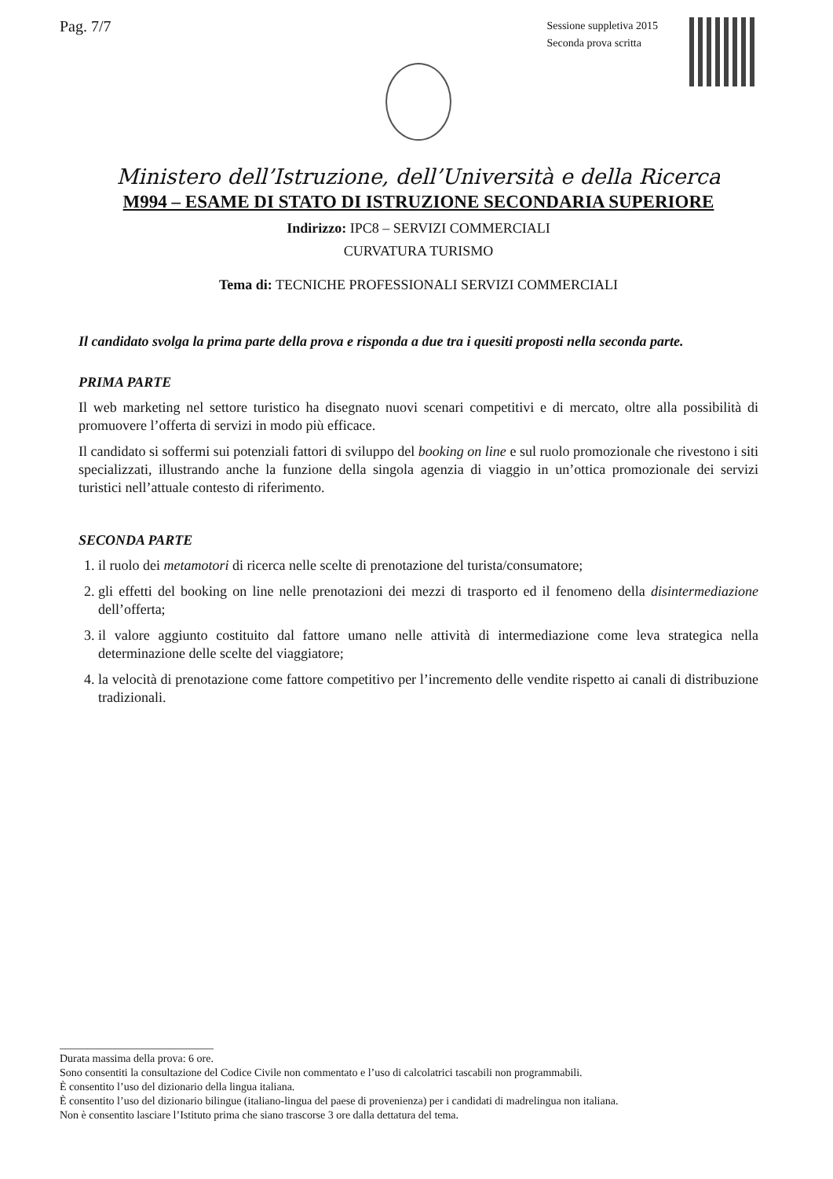Pag. 7/7
Sessione suppletiva 2015
Seconda prova scritta
Ministero dell’Istruzione, dell’Università e della Ricerca
M994 – ESAME DI STATO DI ISTRUZIONE SECONDARIA SUPERIORE
Indirizzo: IPC8 – SERVIZI COMMERCIALI
CURVATURA TURISMO
Tema di: TECNICHE PROFESSIONALI SERVIZI COMMERCIALI
Il candidato svolga la prima parte della prova e risponda a due tra i quesiti proposti nella seconda parte.
PRIMA PARTE
Il web marketing nel settore turistico ha disegnato nuovi scenari competitivi e di mercato, oltre alla possibilità di promuovere l’offerta di servizi in modo più efficace.
Il candidato si soffermi sui potenziali fattori di sviluppo del booking on line e sul ruolo promozionale che rivestono i siti specializzati, illustrando anche la funzione della singola agenzia di viaggio in un’ottica promozionale dei servizi turistici nell’attuale contesto di riferimento.
SECONDA PARTE
1. il ruolo dei metamotori di ricerca nelle scelte di prenotazione del turista/consumatore;
2. gli effetti del booking on line nelle prenotazioni dei mezzi di trasporto ed il fenomeno della disintermediazione dell’offerta;
3. il valore aggiunto costituito dal fattore umano nelle attività di intermediazione come leva strategica nella determinazione delle scelte del viaggiatore;
4. la velocità di prenotazione come fattore competitivo per l’incremento delle vendite rispetto ai canali di distribuzione tradizionali.
____________________________
Durata massima della prova: 6 ore.
Sono consentiti la consultazione del Codice Civile non commentato e l’uso di calcolatrici tascabili non programmabili.
È consentito l’uso del dizionario della lingua italiana.
È consentito l’uso del dizionario bilingue (italiano-lingua del paese di provenienza) per i candidati di madrelingua non italiana.
Non è consentito lasciare l’Istituto prima che siano trascorse 3 ore dalla dettatura del tema.